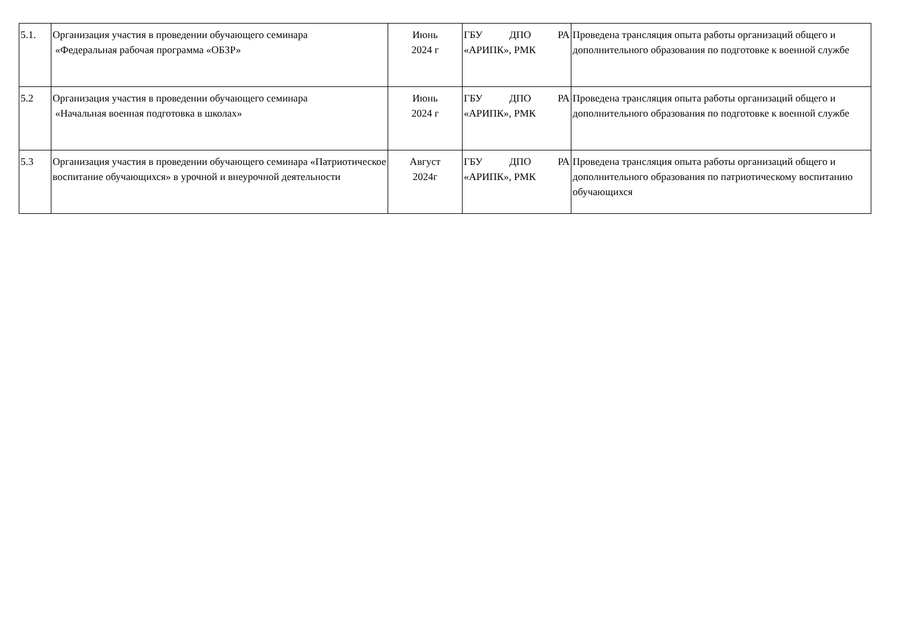| 5.1. | Организация участия в проведении обучающего семинара «Федеральная рабочая программа «ОБЗР» | Июнь 2024 г | ГБУ ДПО РА «АРИПК», РМК | Проведена трансляция опыта работы организаций общего и дополнительного образования по подготовке к военной службе |
| 5.2 | Организация участия в проведении обучающего семинара «Начальная военная подготовка в школах» | Июнь 2024 г | ГБУ ДПО РА «АРИПК», РМК | Проведена трансляция опыта работы организаций общего и дополнительного образования по подготовке к военной службе |
| 5.3 | Организация участия в проведении обучающего семинара «Патриотическое воспитание обучающихся» в урочной и внеурочной деятельности | Август 2024г | ГБУ ДПО РА «АРИПК», РМК | Проведена трансляция опыта работы организаций общего и дополнительного образования по патриотическому воспитанию обучающихся |